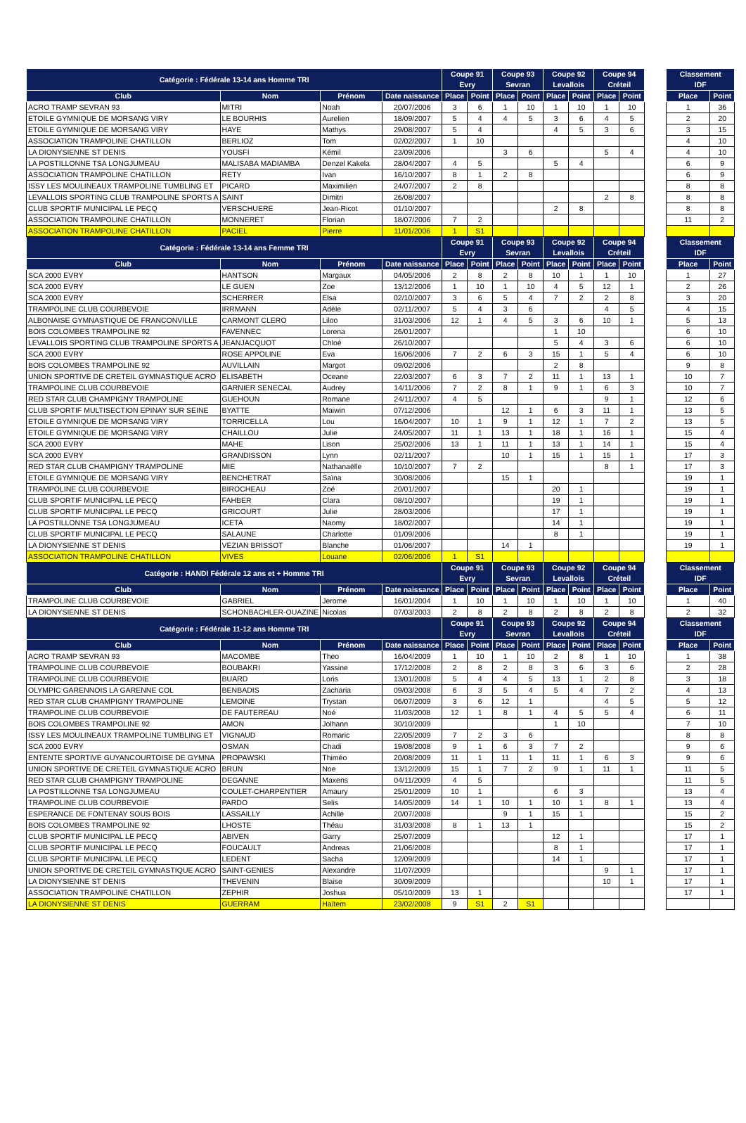| Catégorie : Fédérale 13-14 ans Homme TRI | | | | Coupe 91 Evry | | Coupe 93 Sevran | | Coupe 92 Levallois | | Coupe 94 Créteil | | | Classement IDF | |
| --- | --- | --- | --- | --- | --- | --- | --- | --- | --- | --- | --- | --- | --- | --- |
| Club | Nom | Prénom | Date naissance | Place | Point | Place | Point | Place | Point | Place | Point | | Place | Point |
| ACRO TRAMP SEVRAN 93 | MITRI | Noah | 20/07/2006 | 3 | 6 | 1 | 10 | 1 | 10 | 1 | 10 | | 1 | 36 |
| ETOILE GYMNIQUE DE MORSANG VIRY | LE BOURHIS | Aurelien | 18/09/2007 | 5 | 4 | 4 | 5 | 3 | 6 | 4 | 5 | | 2 | 20 |
| ETOILE GYMNIQUE DE MORSANG VIRY | HAYE | Mathys | 29/08/2007 | 5 | 4 | | | 4 | 5 | 3 | 6 | | 3 | 15 |
| ASSOCIATION TRAMPOLINE CHATILLON | BERLIOZ | Tom | 02/02/2007 | 1 | 10 | | | | | | | | 4 | 10 |
| LA DIONYSIENNE ST DENIS | YOUSFI | Kémil | 23/09/2006 | | | 3 | 6 | | | 5 | 4 | | 4 | 10 |
| LA POSTILLONNE TSA LONGJUMEAU | MALISABA MADIAMBA | Denzel Kakela | 28/04/2007 | 4 | 5 | | | 5 | 4 | | | | 6 | 9 |
| ASSOCIATION TRAMPOLINE CHATILLON | RETY | Ivan | 16/10/2007 | 8 | 1 | 2 | 8 | | | | | | 6 | 9 |
| ISSY LES MOULINEAUX TRAMPOLINE TUMBLING ET | PICARD | Maximilien | 24/07/2007 | 2 | 8 | | | | | | | | 8 | 8 |
| LEVALLOIS SPORTING CLUB TRAMPOLINE SPORTS A | SAINT | Dimitri | 26/08/2007 | | | | | | | 2 | 8 | | 8 | 8 |
| CLUB SPORTIF MUNICIPAL LE PECQ | VERSCHUERE | Jean-Ricot | 01/10/2007 | | | | | 2 | 8 | | | | 8 | 8 |
| ASSOCIATION TRAMPOLINE CHATILLON | MONNERET | Florian | 18/07/2006 | 7 | 2 | | | | | | | | 11 | 2 |
| ASSOCIATION TRAMPOLINE CHATILLON | PACIEL | Pierre | 11/01/2006 | 1 | S1 | | | | | | | | | |
| Catégorie : Fédérale 13-14 ans Femme TRI | | | | Coupe 91 Evry | | Coupe 93 Sevran | | Coupe 92 Levallois | | Coupe 94 Créteil | | | Classement IDF | |
| Club | Nom | Prénom | Date naissance | Place | Point | Place | Point | Place | Point | Place | Point | | Place | Point |
| SCA 2000 EVRY | HANTSON | Margaux | 04/05/2006 | 2 | 8 | 2 | 8 | 10 | 1 | 1 | 10 | | 1 | 27 |
| SCA 2000 EVRY | LE GUEN | Zoe | 13/12/2006 | 1 | 10 | 1 | 10 | 4 | 5 | 12 | 1 | | 2 | 26 |
| SCA 2000 EVRY | SCHERRER | Elsa | 02/10/2007 | 3 | 6 | 5 | 4 | 7 | 2 | 2 | 8 | | 3 | 20 |
| TRAMPOLINE CLUB COURBEVOIE | IRRMANN | Adèle | 02/11/2007 | 5 | 4 | 3 | 6 | | | 4 | 5 | | 4 | 15 |
| ALBONAISE GYMNASTIQUE DE FRANCONVILLE | CARMONT CLERO | Liloo | 31/03/2006 | 12 | 1 | 4 | 5 | 3 | 6 | 10 | 1 | | 5 | 13 |
| BOIS COLOMBES TRAMPOLINE 92 | FAVENNEC | Lorena | 26/01/2007 | | | | | 1 | 10 | | | | 6 | 10 |
| LEVALLOIS SPORTING CLUB TRAMPOLINE SPORTS A | JEANJACQUOT | Chloé | 26/10/2007 | | | | | 5 | 4 | 3 | 6 | | 6 | 10 |
| SCA 2000 EVRY | ROSE APPOLINE | Eva | 16/06/2006 | 7 | 2 | 6 | 3 | 15 | 1 | 5 | 4 | | 6 | 10 |
| BOIS COLOMBES TRAMPOLINE 92 | AUVILLAIN | Margot | 09/02/2006 | | | | | 2 | 8 | | | | 9 | 8 |
| UNION SPORTIVE DE CRETEIL GYMNASTIQUE ACRO | ELISABETH | Oceane | 22/03/2007 | 6 | 3 | 7 | 2 | 11 | 1 | 13 | 1 | | 10 | 7 |
| TRAMPOLINE CLUB COURBEVOIE | GARNIER SENECAL | Audrey | 14/11/2006 | 7 | 2 | 8 | 1 | 9 | 1 | 6 | 3 | | 10 | 7 |
| RED STAR CLUB CHAMPIGNY TRAMPOLINE | GUEHOUN | Romane | 24/11/2007 | 4 | 5 | | | | | 9 | 1 | | 12 | 6 |
| CLUB SPORTIF MULTISECTION EPINAY SUR SEINE | BYATTE | Maiwin | 07/12/2006 | | | 12 | 1 | 6 | 3 | 11 | 1 | | 13 | 5 |
| ETOILE GYMNIQUE DE MORSANG VIRY | TORRICELLA | Lou | 16/04/2007 | 10 | 1 | 9 | 1 | 12 | 1 | 7 | 2 | | 13 | 5 |
| ETOILE GYMNIQUE DE MORSANG VIRY | CHAILLOU | Julie | 24/05/2007 | 11 | 1 | 13 | 1 | 18 | 1 | 16 | 1 | | 15 | 4 |
| SCA 2000 EVRY | MAHE | Lison | 25/02/2006 | 13 | 1 | 11 | 1 | 13 | 1 | 14 | 1 | | 15 | 4 |
| SCA 2000 EVRY | GRANDISSON | Lynn | 02/11/2007 | | | 10 | 1 | 15 | 1 | 15 | 1 | | 17 | 3 |
| RED STAR CLUB CHAMPIGNY TRAMPOLINE | MIE | Nathanaëlle | 10/10/2007 | 7 | 2 | | | | | 8 | 1 | | 17 | 3 |
| ETOILE GYMNIQUE DE MORSANG VIRY | BENCHETRAT | Saïna | 30/08/2006 | | | 15 | 1 | | | | | | 19 | 1 |
| TRAMPOLINE CLUB COURBEVOIE | BIROCHEAU | Zoé | 20/01/2007 | | | | | 20 | 1 | | | | 19 | 1 |
| CLUB SPORTIF MUNICIPAL LE PECQ | FAHBER | Clara | 08/10/2007 | | | | | 19 | 1 | | | | 19 | 1 |
| CLUB SPORTIF MUNICIPAL LE PECQ | GRICOURT | Julie | 28/03/2006 | | | | | 17 | 1 | | | | 19 | 1 |
| LA POSTILLONNE TSA LONGJUMEAU | ICETA | Naomy | 18/02/2007 | | | | | 14 | 1 | | | | 19 | 1 |
| CLUB SPORTIF MUNICIPAL LE PECQ | SALAUNE | Charlotte | 01/09/2006 | | | | | 8 | 1 | | | | 19 | 1 |
| LA DIONYSIENNE ST DENIS | VEZIAN BRISSOT | Blanche | 01/06/2007 | | | 14 | 1 | | | | | | 19 | 1 |
| ASSOCIATION TRAMPOLINE CHATILLON | VIVES | Louane | 02/06/2006 | 1 | S1 | | | | | | | | | |
| Catégorie : HANDI Fédérale 12 ans et + Homme TRI | | | | Coupe 91 Evry | | Coupe 93 Sevran | | Coupe 92 Levallois | | Coupe 94 Créteil | | | Classement IDF | |
| Club | Nom | Prénom | Date naissance | Place | Point | Place | Point | Place | Point | Place | Point | | Place | Point |
| TRAMPOLINE CLUB COURBEVOIE | GABRIEL | Jerome | 16/01/2004 | 1 | 10 | 1 | 10 | 1 | 10 | 1 | 10 | | 1 | 40 |
| LA DIONYSIENNE ST DENIS | SCHONBACHLER-OUAZINE | Nicolas | 07/03/2003 | 2 | 8 | 2 | 8 | 2 | 8 | 2 | 8 | | 2 | 32 |
| Catégorie : Fédérale 11-12 ans Homme TRI | | | | Coupe 91 Evry | | Coupe 93 Sevran | | Coupe 92 Levallois | | Coupe 94 Créteil | | | Classement IDF | |
| Club | Nom | Prénom | Date naissance | Place | Point | Place | Point | Place | Point | Place | Point | | Place | Point |
| ACRO TRAMP SEVRAN 93 | MACOMBE | Theo | 16/04/2009 | 1 | 10 | 1 | 10 | 2 | 8 | 1 | 10 | | 1 | 38 |
| TRAMPOLINE CLUB COURBEVOIE | BOUBAKRI | Yassine | 17/12/2008 | 2 | 8 | 2 | 8 | 3 | 6 | 3 | 6 | | 2 | 28 |
| TRAMPOLINE CLUB COURBEVOIE | BUARD | Loris | 13/01/2008 | 5 | 4 | 4 | 5 | 13 | 1 | 2 | 8 | | 3 | 18 |
| OLYMPIC GARENNOIS LA GARENNE COL | BENBADIS | Zacharia | 09/03/2008 | 6 | 3 | 5 | 4 | 5 | 4 | 7 | 2 | | 4 | 13 |
| RED STAR CLUB CHAMPIGNY TRAMPOLINE | LEMOINE | Trystan | 06/07/2009 | 3 | 6 | 12 | 1 | | | 4 | 5 | | 5 | 12 |
| TRAMPOLINE CLUB COURBEVOIE | DE FAUTEREAU | Noé | 11/03/2008 | 12 | 1 | 8 | 1 | 4 | 5 | 5 | 4 | | 6 | 11 |
| BOIS COLOMBES TRAMPOLINE 92 | AMON | Jolhann | 30/10/2009 | | | | | 1 | 10 | | | | 7 | 10 |
| ISSY LES MOULINEAUX TRAMPOLINE TUMBLING ET | VIGNAUD | Romaric | 22/05/2009 | 7 | 2 | 3 | 6 | | | | | | 8 | 8 |
| SCA 2000 EVRY | OSMAN | Chadi | 19/08/2008 | 9 | 1 | 6 | 3 | 7 | 2 | | | | 9 | 6 |
| ENTENTE SPORTIVE GUYANCOURTOISE DE GYMNA | PROPAWSKI | Thiméo | 20/08/2009 | 11 | 1 | 11 | 1 | 11 | 1 | 6 | 3 | | 9 | 6 |
| UNION SPORTIVE DE CRETEIL GYMNASTIQUE ACRO | BRUN | Noe | 13/12/2009 | 15 | 1 | 7 | 2 | 9 | 1 | 11 | 1 | | 11 | 5 |
| RED STAR CLUB CHAMPIGNY TRAMPOLINE | DEGANNE | Maxens | 04/11/2009 | 4 | 5 | | | | | | | | 11 | 5 |
| LA POSTILLONNE TSA LONGJUMEAU | COULET-CHARPENTIER | Amaury | 25/01/2009 | 10 | 1 | | | 6 | 3 | | | | 13 | 4 |
| TRAMPOLINE CLUB COURBEVOIE | PARDO | Selis | 14/05/2009 | 14 | 1 | 10 | 1 | 10 | 1 | 8 | 1 | | 13 | 4 |
| ESPERANCE DE FONTENAY SOUS BOIS | LASSAILLY | Achille | 20/07/2008 | | | 9 | 1 | 15 | 1 | | | | 15 | 2 |
| BOIS COLOMBES TRAMPOLINE 92 | LHOSTE | Théau | 31/03/2008 | 8 | 1 | 13 | 1 | | | | | | 15 | 2 |
| CLUB SPORTIF MUNICIPAL LE PECQ | ABIVEN | Garry | 25/07/2009 | | | | | 12 | 1 | | | | 17 | 1 |
| CLUB SPORTIF MUNICIPAL LE PECQ | FOUCAULT | Andreas | 21/06/2008 | | | | | 8 | 1 | | | | 17 | 1 |
| CLUB SPORTIF MUNICIPAL LE PECQ | LEDENT | Sacha | 12/09/2009 | | | | | 14 | 1 | | | | 17 | 1 |
| UNION SPORTIVE DE CRETEIL GYMNASTIQUE ACRO | SAINT-GENIES | Alexandre | 11/07/2009 | | | | | | | 9 | 1 | | 17 | 1 |
| LA DIONYSIENNE ST DENIS | THEVENIN | Blaise | 30/09/2009 | | | | | | | 10 | 1 | | 17 | 1 |
| ASSOCIATION TRAMPOLINE CHATILLON | ZEPHIR | Joshua | 05/10/2009 | 13 | 1 | | | | | | | | 17 | 1 |
| LA DIONYSIENNE ST DENIS | GUERRAM | Haïtem | 23/02/2008 | 9 | S1 | 2 | S1 | | | | | | | |